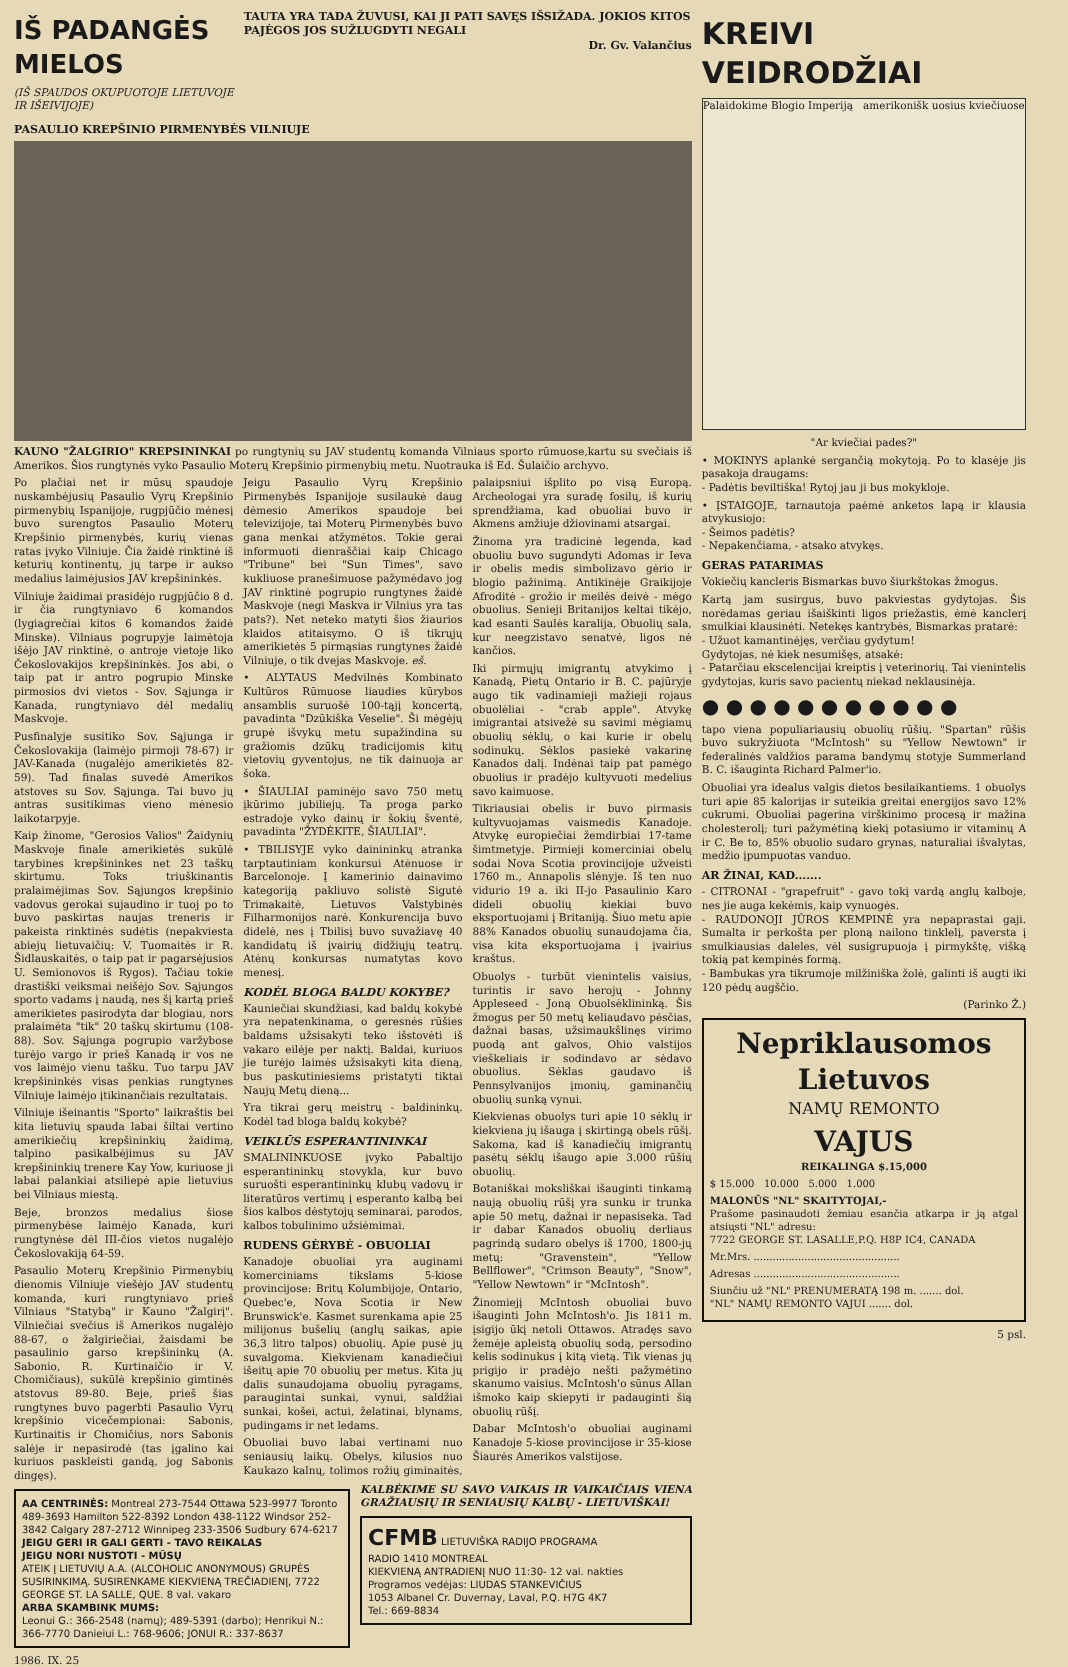IŠ PADANGĖS MIELOS
(IŠ SPAUDOS OKUPUOTOJE LIETUVOJE IR IŠEIVIJOJE)
TAUTA YRA TADA ŽUVUSI, KAI JI PATI SAVĘS IŠSIŽADA. JOKIOS KITOS PAJĖGOS JOS SUŽLUGDYTI NEGALI
Dr. Gv. Valančius
PASAULIO KREPŠINIO PIRMENYBĖS VILNIUJE
KAUNO "ŽALGIRIO" KREPSININKAI po rungtynių su JAV studentų komanda Vilniaus sporto rūmuose,kartu su svečiais iš Amerikos. Šios rungtynės vyko Pasaulio Moterų Krepšinio pirmenybių metu. Nuotrauka iš Ed. Šulaičio archyvo.
Po plačiai net ir mūsų spaudoje nuskambėjusių Pasaulio Vyrų Krepšinio pirmenybių Ispanijoje, rugpjūčio mėnesį buvo surengtos Pasaulio Moterų Krepšinio pirmenybės, kurių vienas ratas įvyko Vilniuje. Čia žaidė rinktinė iš keturių kontinentų, jų tarpe ir aukso medalius laimėjusios JAV krepšininkės.
Vilniuje žaidimai prasidėjo rugpjūčio 8 d. ir čia rungtyniavo 6 komandos (lygiagrečiai kitos 6 komandos žaidė Minske). Vilniaus pogrupyje laimėtoja išėjo JAV rinktinė, o antroje vietoje liko Čekoslovakijos krepšininkės. Jos abi, o taip pat ir antro pogrupio Minske pirmosios dvi vietos - Sov. Sąjunga ir Kanada, rungtyniavo dėl medalių Maskvoje.
Pusfinalyje susitiko Sov. Sąjunga ir Čekoslovakija (laimėjo pirmoji 78-67) ir JAV-Kanada (nugalėjo amerikietės 82-59). Tad finalas suvedė Amerikos atstoves su Sov. Sąjunga. Tai buvo jų antras susitikimas vieno mėnesio laikotarpyje.
Kaip žinome, "Gerosios Valios" Žaidynių Maskvoje finale amerikietės sukūlė tarybines krepšininkes net 23 taškų skirtumu. Toks triuškinantis pralaimėjimas Sov. Sąjungos krepšinio vadovus gerokai sujaudino ir tuoj po to buvo paskirtas naujas treneris ir pakeista rinktinės sudėtis (nepakviesta abiejų lietuvaičių: V. Tuomaitės ir R. Šidlauskaitės, o taip pat ir pagarsėjusios U. Semionovos iš Rygos). Tačiau tokie drastiški veiksmai neišėjo Sov. Sąjungos sporto vadams į naudą, nes šį kartą prieš amerikietes pasirodyta dar blogiau, nors pralaimėta "tik" 20 taškų skirtumu (108-88). Sov. Sąjunga pogrupio varžybose turėjo vargo ir prieš Kanadą ir vos ne vos laimėjo vienu tašku. Tuo tarpu JAV krepšininkės visas penkias rungtynes Vilniuje laimėjo įtikinančiais rezultatais.
Vilniuje išeinantis "Sporto" laikraštis bei kita lietuvių spauda labai šiltai vertino amerikiečių krepšininkių žaidimą, talpino pasikalbėjimus su JAV krepšininkių trenere Kay Yow, kuriuose ji labai palankiai atsiliepė apie lietuvius bei Vilniaus miestą.
Beje, bronzos medalius šiose pirmenybėse laimėjo Kanada, kuri rungtynėse dėl III-čios vietos nugalėjo Čekoslovakiją 64-59.
Pasaulio Moterų Krepšinio Pirmenybių dienomis Vilniuje viešėjo JAV studentų komanda, kuri rungtyniavo prieš Vilniaus "Statybą" ir Kauno "Žalgirį". Vilniečiai svečius iš Amerikos nugalėjo 88-67, o žalgiriečiai, žaisdami be pasaulinio garso krepšininkų (A. Sabonio, R. Kurtinaičio ir V. Chomičiaus), sukūlė krepšinio gimtinės atstovus 89-80. Beje, prieš šias rungtynes buvo pagerbti Pasaulio Vyrų krepšinio vicečempionai: Sabonis, Kurtinaitis ir Chomičius, nors Sabonis salėje ir nepasirodė (tas įgalino kai kuriuos paskleisti gandą, jog Sabonis dingęs).
Jeigu Pasaulio Vyrų Krepšinio Pirmenybės Ispanijoje susilaukė daug dėmesio Amerikos spaudoje bei televizijoje, tai Moterų Pirmenybės buvo gana menkai atžymėtos. Tokie gerai informuoti dienraščiai kaip Chicago "Tribune" bei "Sun Times", savo kukliuose pranešimuose pažymėdavo jog JAV rinktinė pogrupio rungtynes žaidė Maskvoje (negi Maskva ir Vilnius yra tas pats?). Net neteko matyti šios žiaurios klaidos atitaisymo. O iš tikrųjų amerikietės 5 pirmąsias rungtynes žaidė Vilniuje, o tik dvejas Maskvoje. eš.
• ALYTAUS Medvilnės Kombinato Kultūros Rūmuose liaudies kūrybos ansamblis suruošė 100-tąjį koncertą, pavadinta "Dzūkiška Veselie". Ši mėgėjų grupė išvykų metu supažindina su gražiomis dzūkų tradicijomis kitų vietovių gyventojus, ne tik dainuoja ar šoka.
• ŠIAULIAI paminėjo savo 750 metų įkūrimo jubiliejų. Ta proga parko estradoje vyko dainų ir šokių šventė, pavadinta "ŽYDĖKITE, ŠIAULIAI".
• TBILISYJE vyko dainininkų atranka tarptautiniam konkursui Atėnuose ir Barcelonoje. Į kamerinio dainavimo kategoriją pakliuvo solistė Sigutė Trimakaitė, Lietuvos Valstybinės Filharmonijos narė. Konkurencija buvo didelė, nes į Tbilisį buvo suvažiavę 40 kandidatų iš įvairių didžiųjų teatrų. Atėnų konkursas numatytas kovo menesį.
KODĖL BLOGA BALDU KOKYBE?
Kauniečiai skundžiasi, kad baldų kokybė yra nepatenkinama, o geresnės rūšies baldams užsisakyti teko išstovėti iš vakaro eilėje per naktį. Baldai, kuriuos jie turėjo laimės užsisakyti kita dieną, bus paskutiniesiems pristatyti tiktai Naujų Metų dieną...
Yra tikrai gerų meistrų - baldininkų. Kodėl tad bloga baldų kokybė?
VEIKLŪS ESPERANTININKAI
SMALININKUOSE įvyko Pabaltijo esperantininkų stovykla, kur buvo suruošti esperantininkų klubų vadovų ir literatūros vertimų į esperanto kalbą bei šios kalbos dėstytojų seminarai, parodos, kalbos tobulinimo užsiėmimai.
RUDENS GĖRYBĖ - OBUOLIAI
Kanadoje obuoliai yra auginami komerciniams tikslams 5-kiose provincijose: Britų Kolumbijoje, Ontario, Quebec'e, Nova Scotia ir New Brunswick'e. Kasmet surenkama apie 25 milijonus bušelių (anglų saikas, apie 36,3 litro talpos) obuolių. Apie pusė jų suvalgoma. Kiekvienam kanadiečiui išeitų apie 70 obuolių per metus. Kita jų dalis sunaudojama obuolių pyragams, paraugintai sunkai, vynui, saldžiai sunkai, košei, actui, želatinai, blynams, pudingams ir net ledams.
Obuoliai buvo labai vertinami nuo seniausių laikų. Obelys, kilusios nuo Kaukazo kalnų, tolimos rožių giminaitės, palaipsniui išplito po visą Europą. Archeologai yra suradę fosilų, iš kurių sprendžiama, kad obuoliai buvo ir Akmens amžiuje džiovinami atsargai.
Žinoma yra tradicinė legenda, kad obuoliu buvo sugundyti Adomas ir Ieva ir obelis medis simbolizavo gėrio ir blogio pažinimą. Antikinėje Graikijoje Afroditė - grožio ir meilės deivė - mėgo obuolius. Senieji Britanijos keltai tikėjo, kad esanti Saulės karalija, Obuolių sala, kur neegzistavo senatvė, ligos nė kančios.
Iki pirmųjų imigrantų atvykimo į Kanadą, Pietų Ontario ir B. C. pajūryje augo tik vadinamieji mažieji rojaus obuolėliai - "crab apple". Atvykę imigrantai atsivežė su savimi mėgiamų obuolių sėklų, o kai kurie ir obelų sodinukų. Sėklos pasiekė vakarinę Kanados dalį. Indėnai taip pat pamėgo obuolius ir pradėjo kultyvuoti medelius savo kaimuose.
Tikriausiai obelis ir buvo pirmasis kultyvuojamas vaismedis Kanadoje. Atvykę europiečiai žemdirbiai 17-tame šimtmetyje. Pirmieji komerciniai obelų sodai Nova Scotia provincijoje užveisti 1760 m., Annapolis slėnyje. Iš ten nuo vidurio 19 a. iki II-jo Pasaulinio Karo dideli obuolių kiekiai buvo eksportuojami į Britaniją. Šiuo metu apie 88% Kanados obuolių sunaudojama čia, visa kita eksportuojama į įvairius kraštus.
Obuolys - turbūt vienintelis vaisius, turintis ir savo herojų - Johnny Appleseed - Joną Obuolsėklininką. Šis žmogus per 50 metų keliaudavo pėsčias, dažnai basas, užsimaukšlinęs virimo puodą ant galvos, Ohio valstijos vieškeliais ir sodindavo ar sėdavo obuolius. Sėklas gaudavo iš Pennsylvanijos įmonių, gaminančių obuolių sunką vynui.
Kiekvienas obuolys turi apie 10 sėklų ir kiekviena jų išauga į skirtingą obels rūšį. Sakoma, kad iš kanadiečių imigrantų pasėtų sėklų išaugo apie 3.000 rūšių obuolių.
Botaniškai moksliškai išauginti tinkamą naują obuolių rūšį yra sunku ir trunka apie 50 metų, dažnai ir nepasiseka. Tad ir dabar Kanados obuolių derliaus pagrindą sudaro obelys iš 1700, 1800-jų metų: "Gravenstein", "Yellow Bellflower", "Crimson Beauty", "Snow", "Yellow Newtown" ir "McIntosh".
Žinomiejį McIntosh obuoliai buvo išauginti John McIntosh'o. Jis 1811 m. įsigijo ūkį netoli Ottawos. Atradęs savo žemėje apleistą obuolių sodą, persodino kelis sodinukus į kitą vietą. Tik vienas jų prigijo ir pradėjo nešti pažymėtino skanumo vaisius. McIntosh'o sūnus Allan išmoko kaip skiepyti ir padauginti šią obuolių rūšį.
Dabar McIntosh'o obuoliai auginami Kanadoje 5-kiose provincijose ir 35-kiose Šiaurės Amerikos valstijose.
AA CENTRINĖS: Montreal 273-7544 Ottawa 523-9977 Toronto 489-3693 Hamilton 522-8392 London 438-1122 Windsor 252-3842 Calgary 287-2712 Winnipeg 233-3506 Sudbury 674-6217
JEIGU GERI IR GALI GERTI - TAVO REIKALAS
JEIGU NORI NUSTOTI - MŪSŲ
ATEIK Į LIETUVIŲ A.A. (ALCOHOLIC ANONYMOUS) GRUPĖS SUSIRINKIMĄ. SUSIRENKAME KIEKVIENĄ TREČIADIENĮ, 7722 GEORGE ST. LA SALLE, QUE. 8 val. vakaro
ARBA SKAMBINK MUMS:
Leonui G.: 366-2548 (namų); 489-5391 (darbo); Henrikui N.: 366-7770 Danieiui L.: 768-9606; JONUI R.: 337-8637
KALBĖKIME SU SAVO VAIKAIS IR VAIKAIČIAIS VIENA GRAŽIAUSIŲ IR SENIAUSIŲ KALBŲ - LIETUVIŠKAI!
CFMB LIETUVIŠKA RADIJO PROGRAMA
RADIO 1410 MONTREAL
KIEKVIENĄ ANTRADIENĮ NUO 11:30- 12 val. nakties
Programos vedėjas: LIUDAS STANKEVIČIUS
1053 Albanel Cr. Duvernay, Laval, P.Q. H7G 4K7
Tel.: 669-8834
1986. IX. 25
KREIVI VEIDRODŽIAI
Palaidokime Blogio Imperiją amerikonišk uosius kviečiuose
"Ar kviečiai pades?"
• MOKINYS aplankė sergančią mokytoją. Po to klasėje jis pasakoja draugams:
- Padėtis beviltiška! Rytoj jau ji bus mokykloje.
• ĮSTAIGOJE, tarnautoja paėmė anketos lapą ir klausia atvykusiojo:
- Šeimos padėtis?
- Nepakenčiama, - atsako atvykęs.
GERAS PATARIMAS
Vokiečių kancleris Bismarkas buvo šiurkštokas žmogus.
Kartą jam susirgus, buvo pakviestas gydytojas. Šis norėdamas geriau išaiškinti ligos priežastis, ėmė kanclerį smulkiai klausinėti. Netekęs kantrybės, Bismarkas pratarė:
- Užuot kamantinėjęs, verčiau gydytum!
Gydytojas, nė kiek nesumišęs, atsakė:
- Patarčiau ekscelencijai kreiptis į veterinorių. Tai vienintelis gydytojas, kuris savo pacientų niekad neklausinėja.
● ● ● ● ● ● ● ● ● ● ●
tapo viena populiariausių obuolių rūšių. "Spartan" rūšis buvo sukryžiuota "McIntosh" su "Yellow Newtown" ir federalinės valdžios parama bandymų stotyje Summerland B. C. išauginta Richard Palmer'io.
Obuoliai yra idealus valgis dietos besilaikantiems. 1 obuolys turi apie 85 kalorijas ir suteikia greitai energijos savo 12% cukrumi. Obuoliai pagerina virškinimo procesą ir mažina cholesterolį; turi pažymėtiną kiekį potasiumo ir vitaminų A ir C. Be to, 85% obuolio sudaro grynas, naturaliai išvalytas, medžio įpumpuotas vanduo.
AR ŽINAI, KAD.......
- CITRONAI - "grapefruit" - gavo tokį vardą anglų kalboje, nes jie auga kekėmis, kaip vynuogės.
- RAUDONOJI JŪROS KEMPINĖ yra nepaprastai gaji. Sumalta ir perkošta per ploną nailono tinklelį, paversta į smulkiausias daleles, vėl susigrupuoja į pirmykštę, višką tokią pat kempinės formą.
- Bambukas yra tikrumoje milžiniška žolė, galinti iš augti iki 120 pėdų augščio.
(Parinko Ž.)
Nepriklausomos Lietuvos
NAMŲ REMONTO
VAJUS
REIKALINGA $.15,000
$ 15.000 10.000 5.000 1.000
MALONŪS "NL" SKAITYTOJAI,-
Prašome pasinaudoti žemiau esančia atkarpa ir ją atgal atsiųsti "NL" adresu:
7722 GEORGE ST. LASALLE,P.Q. H8P IC4, CANADA
Mr.Mrs. ..............................................
Adresas ..............................................
Siunčiu už "NL" PRENUMERATĄ 198 m. ....... dol.
"NL" NAMŲ REMONTO VAJUI ....... dol.
5 psl.